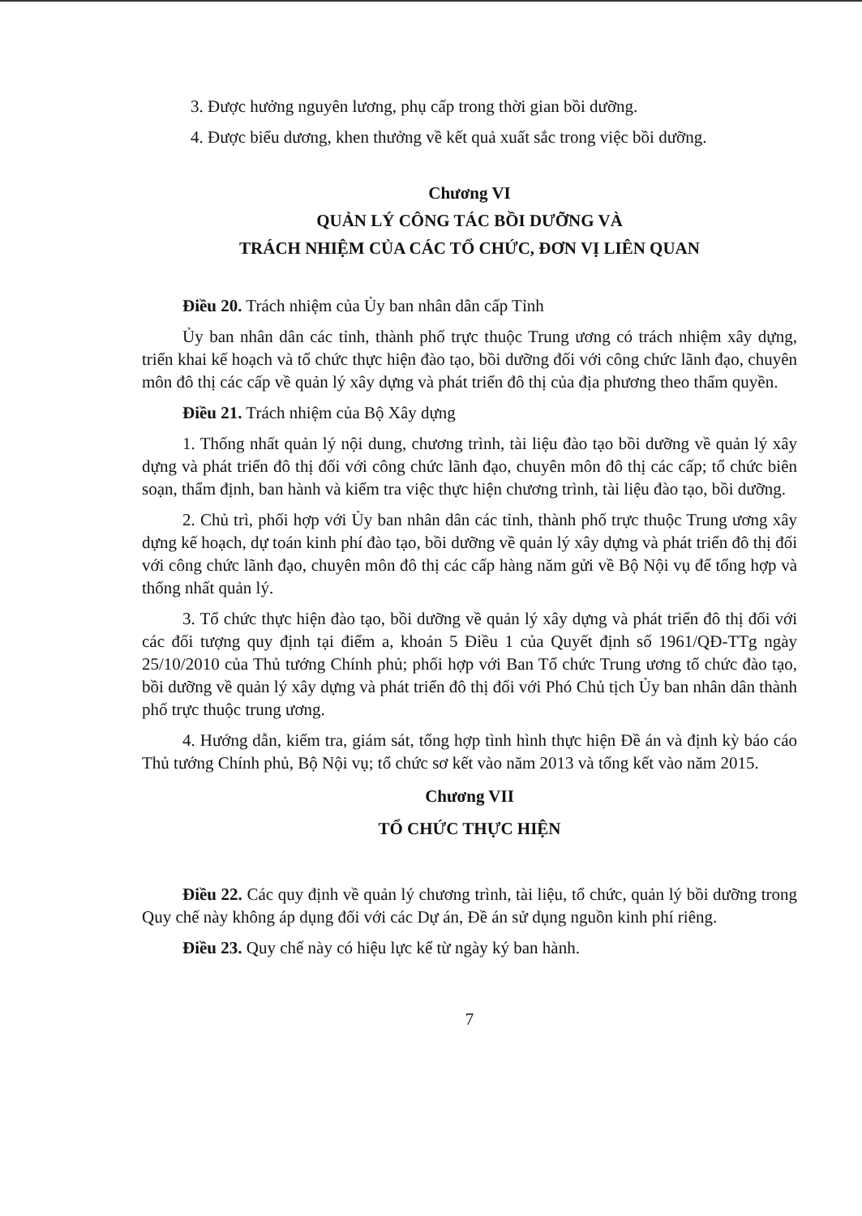3. Được hưởng nguyên lương, phụ cấp trong thời gian bồi dưỡng.
4. Được biểu dương, khen thưởng về kết quả xuất sắc trong việc bồi dưỡng.
Chương VI
QUẢN LÝ CÔNG TÁC BỒI DƯỠNG VÀ
TRÁCH NHIỆM CỦA CÁC TỔ CHỨC, ĐƠN VỊ LIÊN QUAN
Điều 20. Trách nhiệm của Ủy ban nhân dân cấp Tỉnh
Ủy ban nhân dân các tỉnh, thành phố trực thuộc Trung ương có trách nhiệm xây dựng, triển khai kế hoạch và tổ chức thực hiện đào tạo, bồi dưỡng đối với công chức lãnh đạo, chuyên môn đô thị các cấp về quản lý xây dựng và phát triển đô thị của địa phương theo thẩm quyền.
Điều 21. Trách nhiệm của Bộ Xây dựng
1. Thống nhất quản lý nội dung, chương trình, tài liệu đào tạo bồi dưỡng về quản lý xây dựng và phát triển đô thị đối với công chức lãnh đạo, chuyên môn đô thị các cấp; tổ chức biên soạn, thẩm định, ban hành và kiểm tra việc thực hiện chương trình, tài liệu đào tạo, bồi dưỡng.
2. Chủ trì, phối hợp với Ủy ban nhân dân các tỉnh, thành phố trực thuộc Trung ương xây dựng kế hoạch, dự toán kinh phí đào tạo, bồi dưỡng về quản lý xây dựng và phát triển đô thị đối với công chức lãnh đạo, chuyên môn đô thị các cấp hàng năm gửi về Bộ Nội vụ để tổng hợp và thống nhất quản lý.
3. Tổ chức thực hiện đào tạo, bồi dưỡng về quản lý xây dựng và phát triển đô thị đối với các đối tượng quy định tại điểm a, khoản 5 Điều 1 của Quyết định số 1961/QĐ-TTg ngày 25/10/2010 của Thủ tướng Chính phủ; phối hợp với Ban Tổ chức Trung ương tổ chức đào tạo, bồi dưỡng về quản lý xây dựng và phát triển đô thị đối với Phó Chủ tịch Ủy ban nhân dân thành phố trực thuộc trung ương.
4. Hướng dẫn, kiểm tra, giám sát, tổng hợp tình hình thực hiện Đề án và định kỳ báo cáo Thủ tướng Chính phủ, Bộ Nội vụ; tổ chức sơ kết vào năm 2013 và tổng kết vào năm 2015.
Chương VII
TỔ CHỨC THỰC HIỆN
Điều 22. Các quy định về quản lý chương trình, tài liệu, tổ chức, quản lý bồi dưỡng trong Quy chế này không áp dụng đối với các Dự án, Đề án sử dụng nguồn kinh phí riêng.
Điều 23. Quy chế này có hiệu lực kể từ ngày ký ban hành.
7